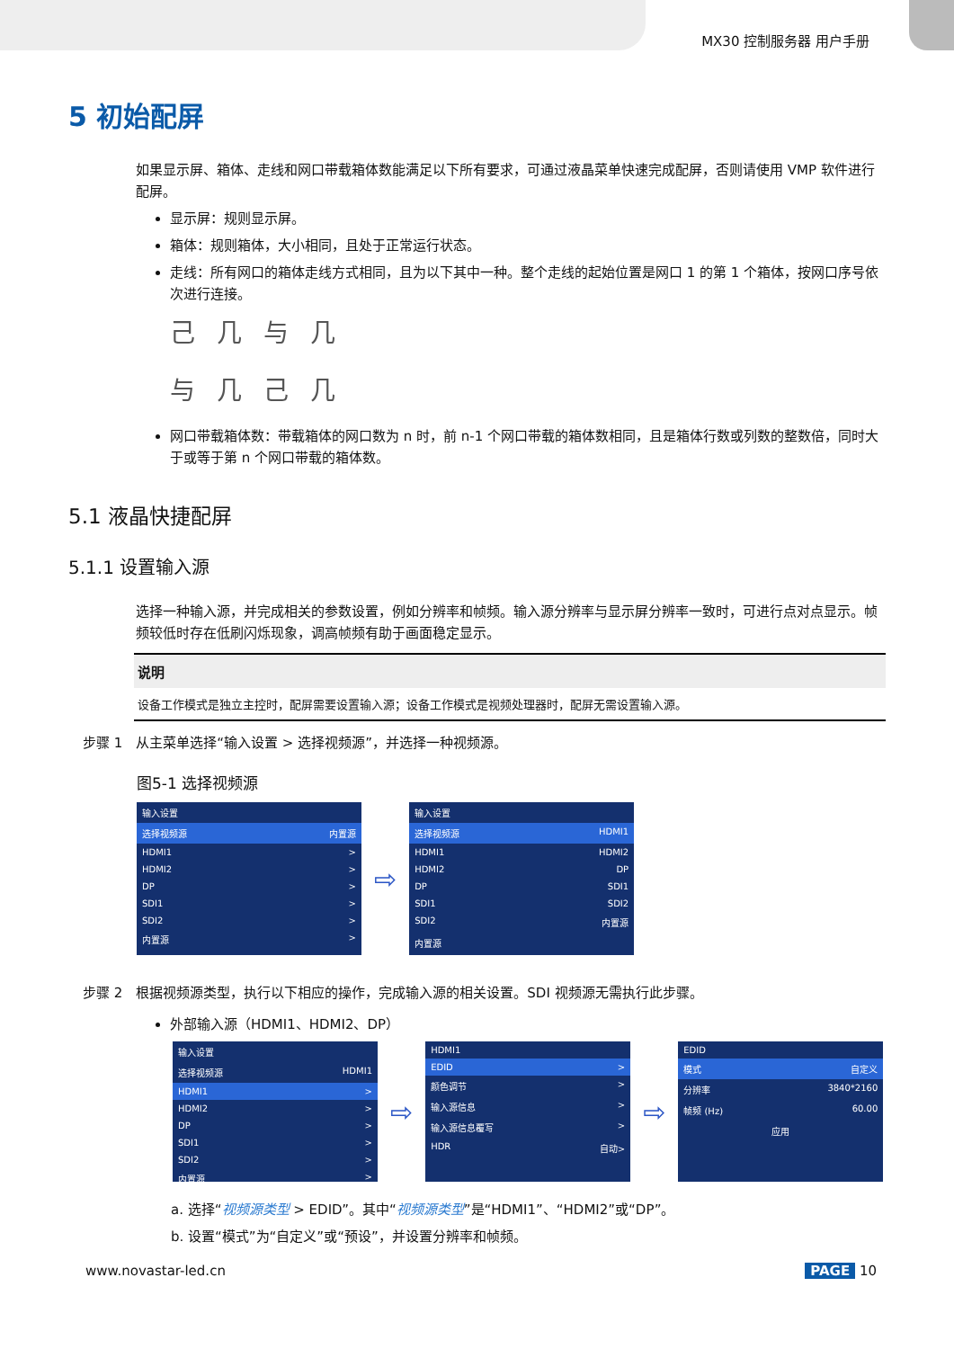MX30 控制服务器 用户手册
5 初始配屏
如果显示屏、箱体、走线和网口带载箱体数能满足以下所有要求，可通过液晶菜单快速完成配屏，否则请使用 VMP 软件进行配屏。
显示屏：规则显示屏。
箱体：规则箱体，大小相同，且处于正常运行状态。
走线：所有网口的箱体走线方式相同，且为以下其中一种。整个走线的起始位置是网口 1 的第 1 个箱体，按网口序号依次进行连接。
己几与几
与几己几
网口带载箱体数：带载箱体的网口数为 n 时，前 n-1 个网口带载的箱体数相同，且是箱体行数或列数的整数倍，同时大于或等于第 n 个网口带载的箱体数。
5.1 液晶快捷配屏
5.1.1 设置输入源
选择一种输入源，并完成相关的参数设置，例如分辨率和帧频。输入源分辨率与显示屏分辨率一致时，可进行点对点显示。帧频较低时存在低刷闪烁现象，调高帧频有助于画面稳定显示。
说明
设备工作模式是独立主控时，配屏需要设置输入源；设备工作模式是视频处理器时，配屏无需设置输入源。
步骤 1　从主菜单选择“输入设置 > 选择视频源”，并选择一种视频源。
图5-1 选择视频源
输入设置
选择视频源 内置源
HDMI1 >
HDMI2 >
DP >
SDI1 >
SDI2 >
内置源 >
⇨
输入设置
选择视频源 HDMI1
HDMI1 HDMI2
HDMI2 DP
DP SDI1
SDI1 SDI2
SDI2 内置源
内置源
步骤 2　根据视频源类型，执行以下相应的操作，完成输入源的相关设置。SDI 视频源无需执行此步骤。
外部输入源（HDMI1、HDMI2、DP）
输入设置
选择视频源 HDMI1
HDMI1 >
HDMI2 >
DP >
SDI1 >
SDI2 >
内置源 >
⇨
HDMI1
EDID >
颜色调节 >
输入源信息 >
输入源信息覆写 >
HDR 自动>
⇨
EDID
模式 自定义
分辨率 3840*2160
帧频 (Hz) 60.00
应用
a. 选择“视频源类型 > EDID”。其中“视频源类型”是“HDMI1”、“HDMI2”或“DP”。
b. 设置“模式”为“自定义”或“预设”，并设置分辨率和帧频。
www.novastar-led.cn PAGE 10